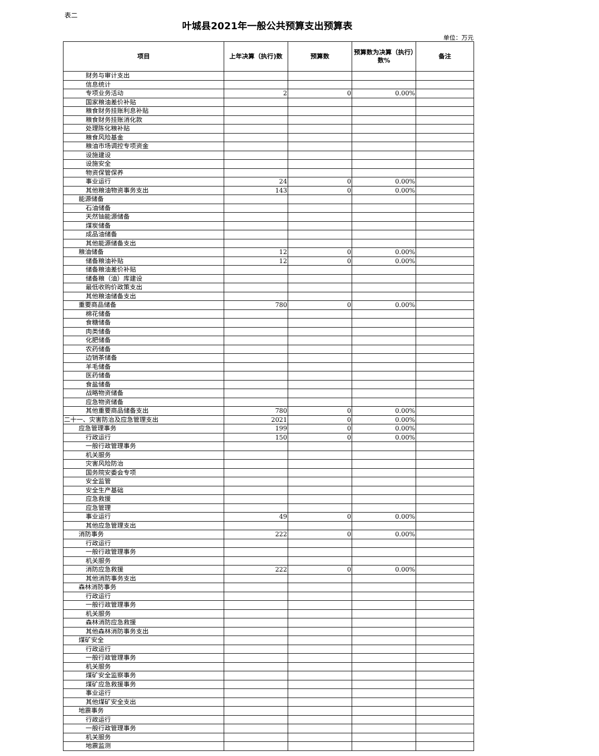表二
叶城县2021年一般公共预算支出预算表
单位：万元
| 项目 | 上年决算（执行)数 | 预算数 | 预算数为决算（执行）数% | 备注 |
| --- | --- | --- | --- | --- |
| 财务与审计支出 | | | | |
| 信息统计 | | | | |
| 专项业务活动 | 2 | 0 | 0.00% | |
| 国家粮油差价补贴 | | | | |
| 粮食财务挂账利息补贴 | | | | |
| 粮食财务挂账消化款 | | | | |
| 处理陈化粮补贴 | | | | |
| 粮食风险基金 | | | | |
| 粮油市场调控专项资金 | | | | |
| 设施建设 | | | | |
| 设施安全 | | | | |
| 物资保管保养 | | | | |
| 事业运行 | 24 | 0 | 0.00% | |
| 其他粮油物资事务支出 | 143 | 0 | 0.00% | |
| 能源储备 | | | | |
| 石油储备 | | | | |
| 天然铀能源储备 | | | | |
| 煤炭储备 | | | | |
| 成品油储备 | | | | |
| 其他能源储备支出 | | | | |
| 粮油储备 | 12 | 0 | 0.00% | |
| 储备粮油补贴 | 12 | 0 | 0.00% | |
| 储备粮油差价补贴 | | | | |
| 储备粮（油）库建设 | | | | |
| 最低收购价政策支出 | | | | |
| 其他粮油储备支出 | | | | |
| 重要商品储备 | 780 | 0 | 0.00% | |
| 棉花储备 | | | | |
| 食糖储备 | | | | |
| 肉类储备 | | | | |
| 化肥储备 | | | | |
| 农药储备 | | | | |
| 边销茶储备 | | | | |
| 羊毛储备 | | | | |
| 医药储备 | | | | |
| 食盐储备 | | | | |
| 战略物资储备 | | | | |
| 应急物资储备 | | | | |
| 其他重要商品储备支出 | 780 | 0 | 0.00% | |
| 二十一、灾害防治及应急管理支出 | 2021 | 0 | 0.00% | |
| 应急管理事务 | 199 | 0 | 0.00% | |
| 行政运行 | 150 | 0 | 0.00% | |
| 一般行政管理事务 | | | | |
| 机关服务 | | | | |
| 灾害风险防治 | | | | |
| 国务院安委会专项 | | | | |
| 安全监管 | | | | |
| 安全生产基础 | | | | |
| 应急救援 | | | | |
| 应急管理 | | | | |
| 事业运行 | 49 | 0 | 0.00% | |
| 其他应急管理支出 | | | | |
| 消防事务 | 222 | 0 | 0.00% | |
| 行政运行 | | | | |
| 一般行政管理事务 | | | | |
| 机关服务 | | | | |
| 消防应急救援 | 222 | 0 | 0.00% | |
| 其他消防事务支出 | | | | |
| 森林消防事务 | | | | |
| 行政运行 | | | | |
| 一般行政管理事务 | | | | |
| 机关服务 | | | | |
| 森林消防应急救援 | | | | |
| 其他森林消防事务支出 | | | | |
| 煤矿安全 | | | | |
| 行政运行 | | | | |
| 一般行政管理事务 | | | | |
| 机关服务 | | | | |
| 煤矿安全监察事务 | | | | |
| 煤矿应急救援事务 | | | | |
| 事业运行 | | | | |
| 其他煤矿安全支出 | | | | |
| 地震事务 | | | | |
| 行政运行 | | | | |
| 一般行政管理事务 | | | | |
| 机关服务 | | | | |
| 地震监测 | | | | |